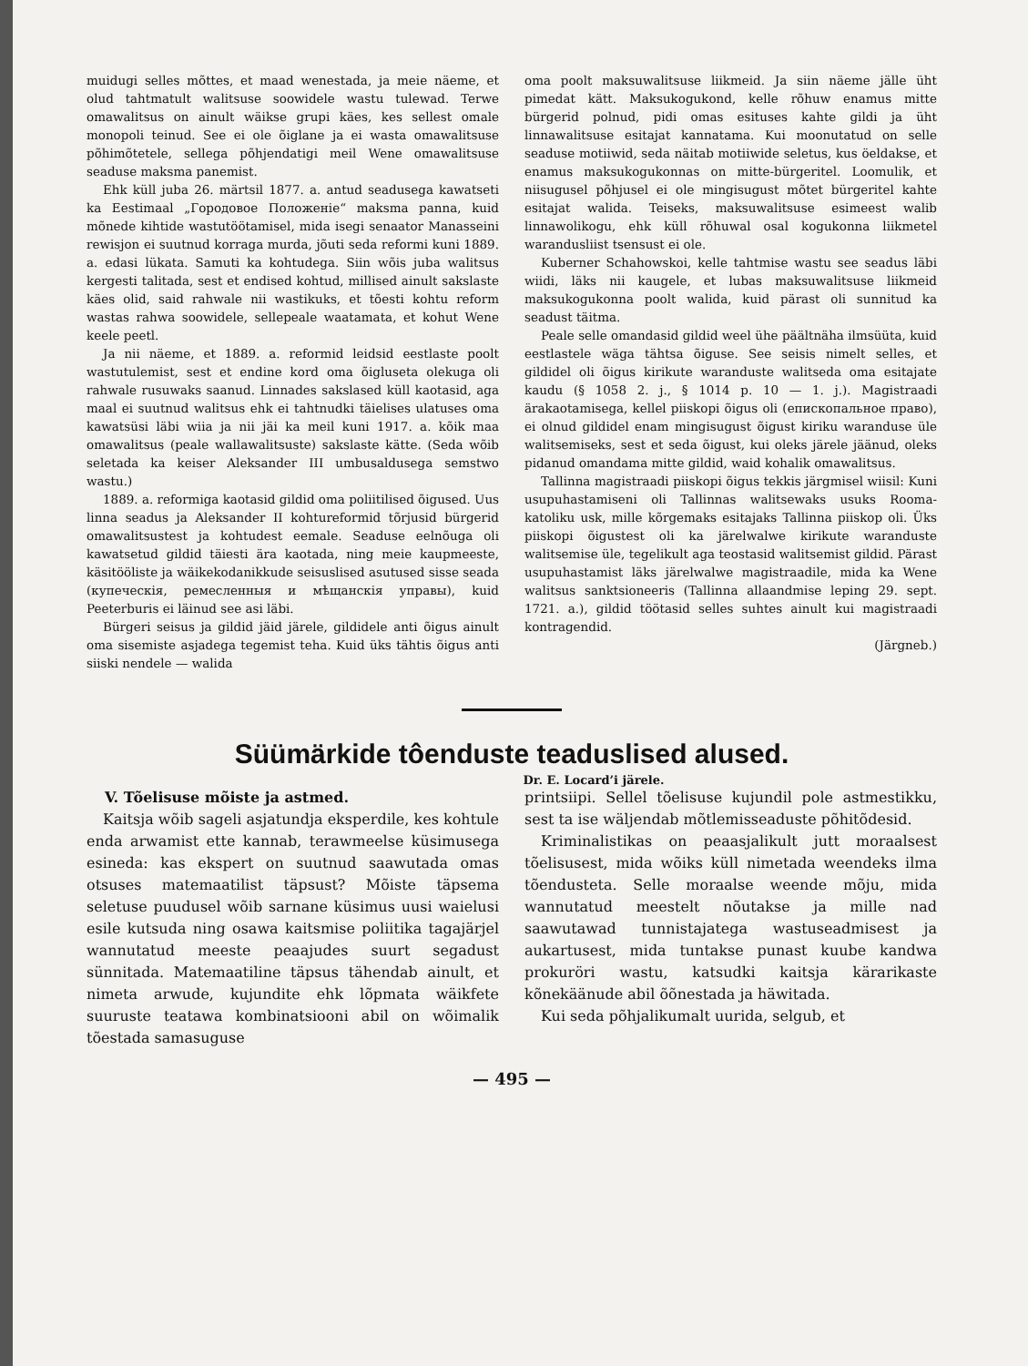muidugi selles mõttes, et maad wenestada, ja meie näeme, et olud tahtmatult walitsuse soowidele wastu tulewad. Terwe omawalitsus on ainult wäikse grupi käes, kes sellest omale monopoli teinud. See ei ole õiglane ja ei wasta omawalitsuse põhimõtetele, sellega põhjendatigi meil Wene omawalitsuse seaduse maksma panemist.
Ehk küll juba 26. märtsil 1877. a. antud seadusega kawatseti ka Eestimaal „Городовое Положеніе“ maksma panna, kuid mõnede kihtide wastutöötamisel, mida isegi senaator Manasseini rewisjon ei suutnud korraga murda, jõuti seda reformi kuni 1889. a. edasi lükata. Samuti ka kohtudega. Siin wõis juba walitsus kergesti talitada, sest et endised kohtud, millised ainult sakslaste käes olid, said rahwale nii wastikuks, et tõesti kohtu reform wastas rahwa soowidele, sellepeale waatamata, et kohut Wene keele peetl.
Ja nii näeme, et 1889. a. reformid leidsid eestlaste poolt wastutulemist, sest et endine kord oma õigluseta olekuga oli rahwale rusuwaks saanud. Linnades sakslased küll kaotasid, aga maal ei suutnud walitsus ehk ei tahtnudki täielises ulatuses oma kawatsüsi läbi wiia ja nii jäi ka meil kuni 1917. a. kõik maa omawalitsus (peale wallawalitsuste) sakslaste kätte. (Seda wõib seletada ka keiser Aleksander III umbusaldusega semstwo wastu.)
1889. a. reformiga kaotasid gildid oma poliitilised õigused. Uus linna seadus ja Aleksander II kohtureformid tõrjusid bürgerid omawalitsustest ja kohtudest eemale. Seaduse eelnõuga oli kawatsetud gildid täiesti ära kaotada, ning meie kaupmeeste, käsitööliste ja wäikekodanikkude seisuslised asutused sisse seada (купеческія, ремесленныя и мѣщанскія управы), kuid Peeterburis ei läinud see asi läbi.
Bürgeri seisus ja gildid jäid järele, gildidele anti õigus ainult oma sisemiste asjadega tegemist teha. Kuid üks tähtis õigus anti siiski nendele — walida
oma poolt maksuwalitsuse liikmeid. Ja siin näeme jälle üht pimedat kätt. Maksukogukond, kelle rõhuw enamus mitte bürgerid polnud, pidi omas esituses kahte gildi ja üht linnawalitsuse esitajat kannatama. Kui moonutatud on selle seaduse motiiwid, seda näitab motiiwide seletus, kus öeldakse, et enamus maksukogukonnas on mitte-bürgeritel. Loomulik, et niisugusel põhjusel ei ole mingisugust mõtet bürgeritel kahte esitajat walida. Teiseks, maksuwalitsuse esimeest walib linnawolikogu, ehk küll rõhuwal osal kogukonna liikmetel warandusliist tsensust ei ole.
Kuberner Schahowskoi, kelle tahtmise wastu see seadus läbi wiidi, läks nii kaugele, et lubas maksuwalitsuse liikmeid maksukogukonna poolt walida, kuid pärast oli sunnitud ka seadust täitma.
Peale selle omandasid gildid weel ühe päältnäha ilmsüüta, kuid eestlastele wäga tähtsa õiguse. See seisis nimelt selles, et gildidel oli õigus kirikute waranduste walitseda oma esitajate kaudu (§ 1058 2. j., § 1014 p. 10 — 1. j.). Magistraadi ärakaotamisega, kellel piiskopi õigus oli (епископальное право), ei olnud gildidel enam mingisugust õigust kiriku waranduse üle walitsemiseks, sest et seda õigust, kui oleks järele jäänud, oleks pidanud omandama mitte gildid, waid kohalik omawalitsus.
Tallinna magistraadi piiskopi õigus tekkis järgmisel wiisil: Kuni usupuhastamiseni oli Tallinnas walitsewaks usuks Rooma-katoliku usk, mille kõrgemaks esitajaks Tallinna piiskop oli. Üks piiskopi õigustest oli ka järelwalwe kirikute waranduste walitsemise üle, tegelikult aga teostasid walitsemist gildid. Pärast usupuhastamist läks järelwalwe magistraadile, mida ka Wene walitsus sanktsioneeris (Tallinna allaandmise leping 29. sept. 1721. a.), gildid töötasid selles suhtes ainult kui magistraadi kontragendid.
(Järgneb.)
Süümärkide tôenduste teaduslised alused.
Dr. E. Locard’i järele.
V. Tõelisuse mõiste ja astmed.
Kaitsja wõib sageli asjatundja eksperdile, kes kohtule enda arwamist ette kannab, terawmeelse küsimusega esineda: kas ekspert on suutnud saawutada omas otsuses matemaatilist täpsust? Mõiste täpsema seletuse puudusel wõib sarnane küsimus uusi waielusi esile kutsuda ning osawa kaitsmise poliitika tagajärjel wannutatud meeste peaajudes suurt segadust sünnitada. Matemaatiline täpsus tähendab ainult, et nimeta arwude, kujundite ehk lõpmata wäikfete suuruste teatawa kombinatsiooni abil on wõimalik tõestada samasuguse
printsiipi. Sellel tõelisuse kujundil pole astmestikku, sest ta ise wäljendab mõtlemisseaduste põhitõdesid.
Kriminalistikas on peaasjalikult jutt moraalsest tõelisusest, mida wõiks küll nimetada weendeks ilma tõendusteta. Selle moraalse weende mõju, mida wannutatud meestelt nõutakse ja mille nad saawutawad tunnistajatega wastuseadmisest ja aukartusest, mida tuntakse punast kuube kandwa prokuröri wastu, katsudki kaitsja kärarikaste kõnekäänude abil õõnestada ja häwitada.
Kui seda põhjalikumalt uurida, selgub, et
— 495 —